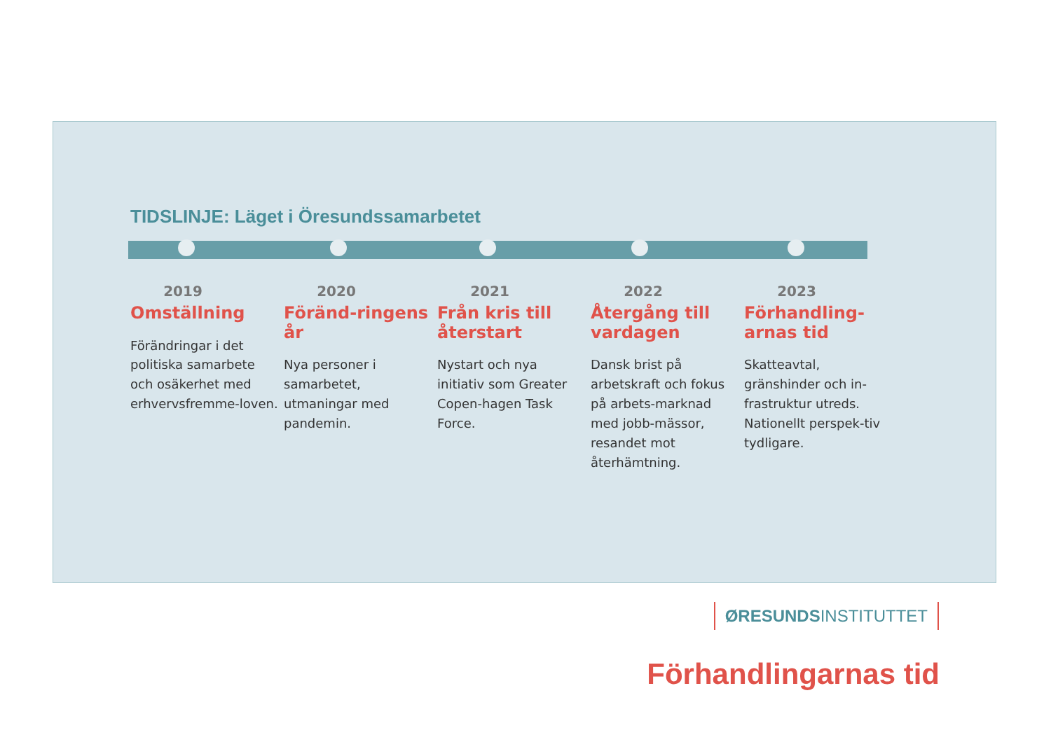TIDSLINJE: Läget i Öresundssamarbetet
2019
Omställning
Förändringar i det politiska samarbete och osäkerhet med erhvervsfremme-loven.
2020
Föränd-ringens år
Nya personer i samarbetet, utmaningar med pandemin.
2021
Från kris till återstart
Nystart och nya initiativ som Greater Copen-hagen Task Force.
2022
Återgång till vardagen
Dansk brist på arbetskraft och fokus på arbets-marknad med jobb-mässor, resandet mot återhämtning.
2023
Förhandling-arnas tid
Skatteavtal, gränshinder och in-frastruktur utreds. Nationellt perspek-tiv tydligare.
Förhandlingarnas tid
ØRESUNDSINSTITUTTET